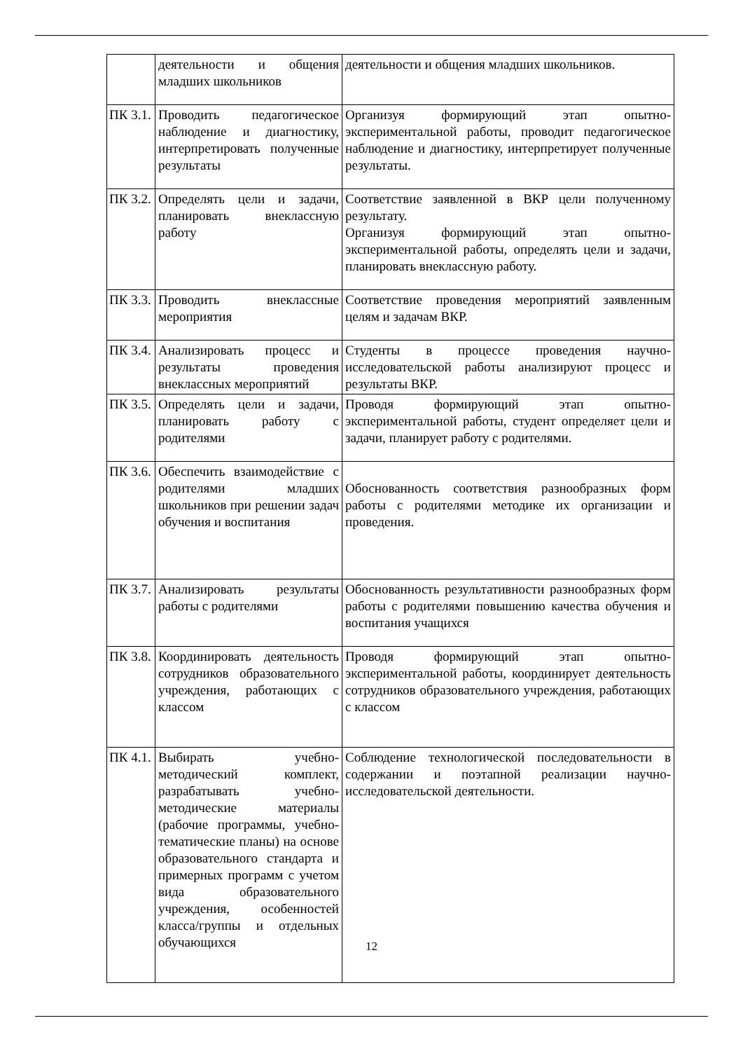| | деятельности и общения младших школьников | деятельности и общения младших школьников. |
| ПК 3.1. | Проводить педагогическое наблюдение и диагностику, интерпретировать полученные результаты | Организуя формирующий этап опытно-экспериментальной работы, проводит педагогическое наблюдение и диагностику, интерпретирует полученные результаты. |
| ПК 3.2. | Определять цели и задачи, планировать внеклассную работу | Соответствие заявленной в ВКР цели полученному результату. Организуя формирующий этап опытно-экспериментальной работы, определять цели и задачи, планировать внеклассную работу. |
| ПК 3.3. | Проводить внеклассные мероприятия | Соответствие проведения мероприятий заявленным целям и задачам ВКР. |
| ПК 3.4. | Анализировать процесс и результаты проведения внеклассных мероприятий | Студенты в процессе проведения научно-исследовательской работы анализируют процесс и результаты ВКР. |
| ПК 3.5. | Определять цели и задачи, планировать работу с родителями | Проводя формирующий этап опытно-экспериментальной работы, студент определяет цели и задачи, планирует работу с родителями. |
| ПК 3.6. | Обеспечить взаимодействие с родителями младших школьников при решении задач обучения и воспитания | Обоснованность соответствия разнообразных форм работы с родителями методике их организации и проведения. |
| ПК 3.7. | Анализировать результаты работы с родителями | Обоснованность результативности разнообразных форм работы с родителями повышению качества обучения и воспитания учащихся |
| ПК 3.8. | Координировать деятельность сотрудников образовательного учреждения, работающих с классом | Проводя формирующий этап опытно-экспериментальной работы, координирует деятельность сотрудников образовательного учреждения, работающих с классом |
| ПК 4.1. | Выбирать учебно-методический комплект, разрабатывать учебно-методические материалы (рабочие программы, учебно-тематические планы) на основе образовательного стандарта и примерных программ с учетом вида образовательного учреждения, особенностей класса/группы и отдельных обучающихся | Соблюдение технологической последовательности в содержании и поэтапной реализации научно-исследовательской деятельности. |
12